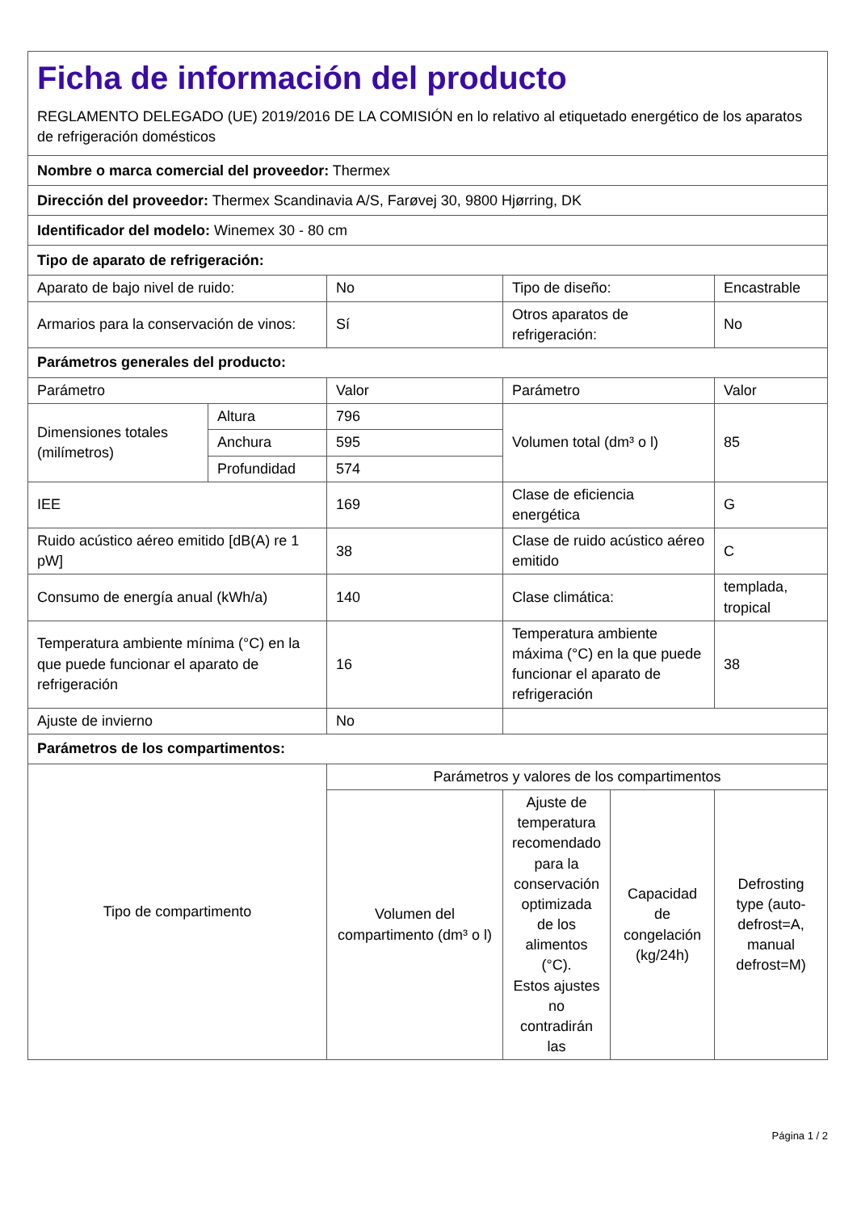| Ficha de información del producto REGLAMENTO DELEGADO (UE) 2019/2016 DE LA COMISIÓN en lo relativo al etiquetado energético de los aparatos de refrigeración domésticos | | | | | |
| Nombre o marca comercial del proveedor: Thermex | | | | | |
| Dirección del proveedor: Thermex Scandinavia A/S, Farøvej 30, 9800 Hjørring, DK | | | | | |
| Identificador del modelo: Winemex 30 - 80 cm | | | | | |
| Tipo de aparato de refrigeración: | | | | | |
| Aparato de bajo nivel de ruido: | | No | Tipo de diseño: | | Encastrable |
| Armarios para la conservación de vinos: | | Sí | Otros aparatos de refrigeración: | | No |
| Parámetros generales del producto: | | | | | |
| Parámetro | | Valor | Parámetro | | Valor |
| Dimensiones totales (milímetros) | Altura | 796 | Volumen total (dm³ o l) | | 85 |
| | Anchura | 595 | | | |
| | Profundidad | 574 | | | |
| IEE | | 169 | Clase de eficiencia energética | | G |
| Ruido acústico aéreo emitido [dB(A) re 1 pW] | | 38 | Clase de ruido acústico aéreo emitido | | C |
| Consumo de energía anual (kWh/a) | | 140 | Clase climática: | | templada, tropical |
| Temperatura ambiente mínima (°C) en la que puede funcionar el aparato de refrigeración | | 16 | Temperatura ambiente máxima (°C) en la que puede funcionar el aparato de refrigeración | | 38 |
| Ajuste de invierno | | No | | | |
| Parámetros de los compartimentos: | | | | | |
| Tipo de compartimento | | Parámetros y valores de los compartimentos | | | |
| | | Volumen del compartimento (dm³ o l) | Ajuste de temperatura recomendado para la conservación optimizada de los alimentos (°C). Estos ajustes no contradirán las | Capacidad de congelación (kg/24h) | Defrosting type (auto-defrost=A, manual defrost=M) |
Página 1 / 2